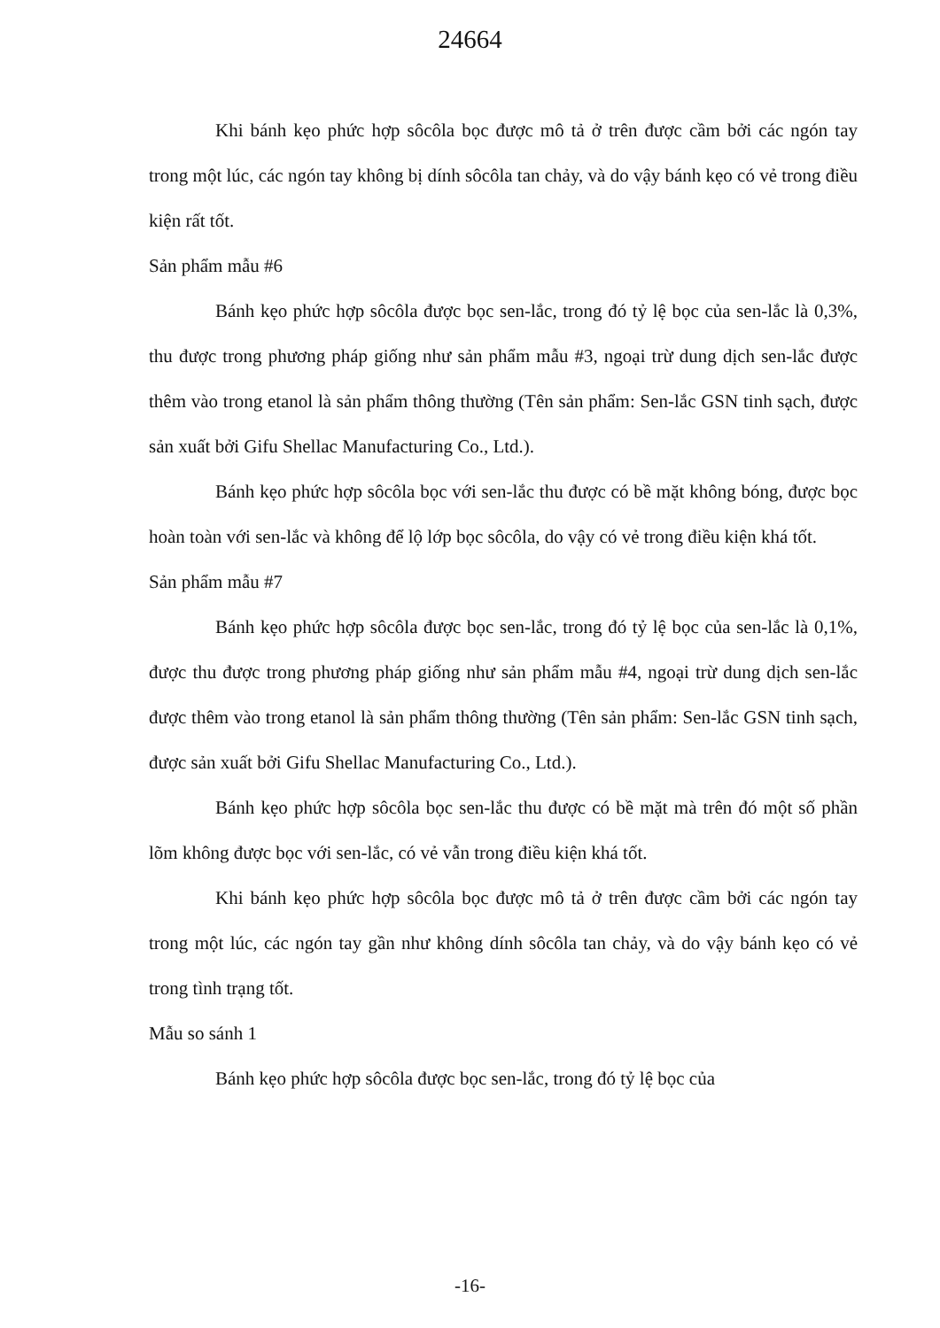24664
Khi bánh kẹo phức hợp sôcôla bọc được mô tả ở trên được cầm bởi các ngón tay trong một lúc, các ngón tay không bị dính sôcôla tan chảy, và do vậy bánh kẹo có vẻ trong điều kiện rất tốt.
Sản phẩm mẫu #6
Bánh kẹo phức hợp sôcôla được bọc sen-lắc, trong đó tỷ lệ bọc của sen-lắc là 0,3%, thu được trong phương pháp giống như sản phẩm mẫu #3, ngoại trừ dung dịch sen-lắc được thêm vào trong etanol là sản phẩm thông thường (Tên sản phẩm: Sen-lắc GSN tinh sạch, được sản xuất bởi Gifu Shellac Manufacturing Co., Ltd.).
Bánh kẹo phức hợp sôcôla bọc với sen-lắc thu được có bề mặt không bóng, được bọc hoàn toàn với sen-lắc và không để lộ lớp bọc sôcôla, do vậy có vẻ trong điều kiện khá tốt.
Sản phẩm mẫu #7
Bánh kẹo phức hợp sôcôla được bọc sen-lắc, trong đó tỷ lệ bọc của sen-lắc là 0,1%, được thu được trong phương pháp giống như sản phẩm mẫu #4, ngoại trừ dung dịch sen-lắc được thêm vào trong etanol là sản phẩm thông thường (Tên sản phẩm: Sen-lắc GSN tinh sạch, được sản xuất bởi Gifu Shellac Manufacturing Co., Ltd.).
Bánh kẹo phức hợp sôcôla bọc sen-lắc thu được có bề mặt mà trên đó một số phần lõm không được bọc với sen-lắc, có vẻ vẫn trong điều kiện khá tốt.
Khi bánh kẹo phức hợp sôcôla bọc được mô tả ở trên được cầm bởi các ngón tay trong một lúc, các ngón tay gần như không dính sôcôla tan chảy, và do vậy bánh kẹo có vẻ trong tình trạng tốt.
Mẫu so sánh 1
Bánh kẹo phức hợp sôcôla được bọc sen-lắc, trong đó tỷ lệ bọc của
-16-